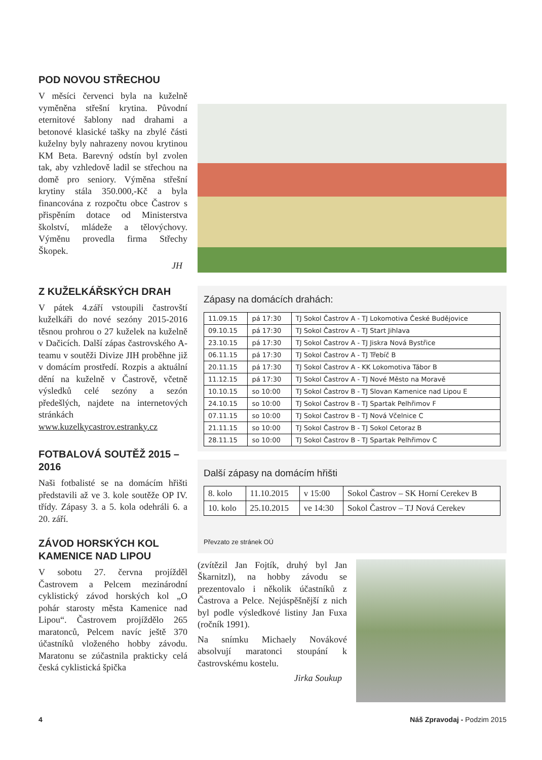POD NOVOU STŘECHOU
V měsíci červenci byla na kuželně vyměněna střešní krytina. Původní eternitové šablony nad drahami a betonové klasické tašky na zbylé části kuželny byly nahrazeny novou krytinou KM Beta. Barevný odstín byl zvolen tak, aby vzhledově ladil se střechou na domě pro seniory. Výměna střešní krytiny stála 350.000,-Kč a byla financována z rozpočtu obce Častrov s přispěním dotace od Ministerstva školství, mládeže a tělovýchovy. Výměnu provedla firma Střechy Škopek.
JH
Z KUŽELKÁŘSKÝCH DRAH
V pátek 4.září vstoupili častrovští kuželkáři do nové sezóny 2015-2016 těsnou prohrou o 27 kuželek na kuželně v Dačicích. Další zápas častrovského A-teamu v soutěži Divize JIH proběhne již v domácím prostředí. Rozpis a aktuální dění na kuželně v Častrově, včetně výsledků celé sezóny a sezón předešlých, najdete na internetových stránkách www.kuzelkycastrov.estranky.cz
FOTBALOVÁ SOUTĚŽ 2015 – 2016
Naši fotbalisté se na domácím hřišti představili až ve 3. kole soutěže OP IV. třídy. Zápasy 3. a 5. kola odehráli 6. a 20. září.
ZÁVOD HORSKÝCH KOL KAMENICE NAD LIPOU
V sobotu 27. června projížděl Častrovem a Pelcem mezinárodní cyklistický závod horských kol „O pohár starosty města Kamenice nad Lipou“. Častrovem projíždělo 265 maratonců, Pelcem navíc ještě 370 účastníků vloženého hobby závodu. Maratonu se zúčastnila prakticky celá česká cyklistická špička
Zápasy na domácích drahách:
| 11.09.15 | pá 17:30 | TJ Sokol Častrov A - TJ Lokomotiva České Budějovice |
| 09.10.15 | pá 17:30 | TJ Sokol Častrov A - TJ Start Jihlava |
| 23.10.15 | pá 17:30 | TJ Sokol Častrov A - TJ Jiskra Nová Bystřice |
| 06.11.15 | pá 17:30 | TJ Sokol Častrov A - TJ Třebíč B |
| 20.11.15 | pá 17:30 | TJ Sokol Častrov A - KK Lokomotiva Tábor B |
| 11.12.15 | pá 17:30 | TJ Sokol Častrov A - TJ Nové Město na Moravě |
| 10.10.15 | so 10:00 | TJ Sokol Častrov B - TJ Slovan Kamenice nad Lipou E |
| 24.10.15 | so 10:00 | TJ Sokol Častrov B - TJ Spartak Pelhřimov F |
| 07.11.15 | so 10:00 | TJ Sokol Častrov B - TJ Nová Včelnice C |
| 21.11.15 | so 10:00 | TJ Sokol Častrov B - TJ Sokol Cetoraz B |
| 28.11.15 | so 10:00 | TJ Sokol Častrov B - TJ Spartak Pelhřimov C |
Další zápasy na domácím hřišti
| 8. kolo | 11.10.2015 | v 15:00 | Sokol Častrov – SK Horní Cerekev B |
| 10. kolo | 25.10.2015 | ve 14:30 | Sokol Častrov – TJ Nová Cerekev |
Převzato ze stránek OÚ
(zvítězil Jan Fojtík, druhý byl Jan Škarnitzl), na hobby závodu se prezentovalo i několik účastníků z Častrova a Pelce. Nejúspěšnější z nich byl podle výsledkové listiny Jan Fuxa (ročník 1991).
Na snímku Michaely Novákové absolvují maratonci stoupání k častrovskému kostelu.
Jirka Soukup
4 Náš Zpravodaj - Podzim 2015